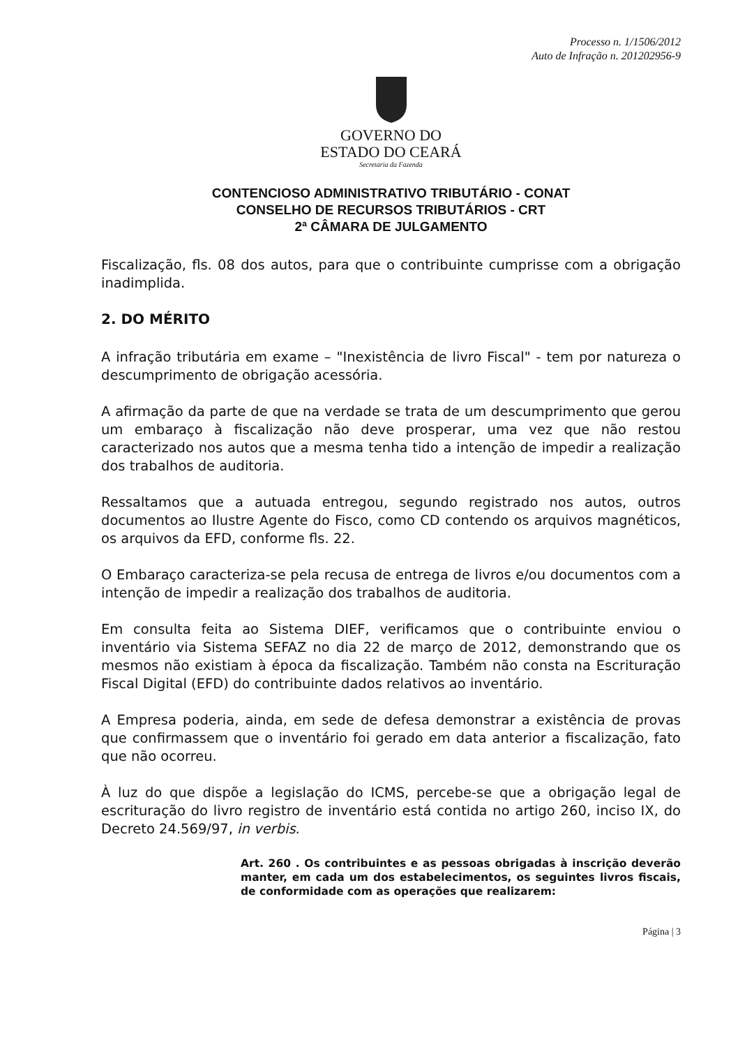Processo n. 1/1506/2012
Auto de Infração n. 201202956-9
GOVERNO DO
ESTADO DO CEARÁ
Secretaria da Fazenda
CONTENCIOSO ADMINISTRATIVO TRIBUTÁRIO - CONAT
CONSELHO DE RECURSOS TRIBUTÁRIOS - CRT
2ª CÂMARA DE JULGAMENTO
Fiscalização, fls. 08 dos autos, para que o contribuinte cumprisse com a obrigação inadimplida.
2. DO MÉRITO
A infração tributária em exame – "Inexistência de livro Fiscal" - tem por natureza o descumprimento de obrigação acessória.
A afirmação da parte de que na verdade se trata de um descumprimento que gerou um embaraço à fiscalização não deve prosperar, uma vez que não restou caracterizado nos autos que a mesma tenha tido a intenção de impedir a realização dos trabalhos de auditoria.
Ressaltamos que a autuada entregou, segundo registrado nos autos, outros documentos ao Ilustre Agente do Fisco, como CD contendo os arquivos magnéticos, os arquivos da EFD, conforme fls. 22.
O Embaraço caracteriza-se pela recusa de entrega de livros e/ou documentos com a intenção de impedir a realização dos trabalhos de auditoria.
Em consulta feita ao Sistema DIEF, verificamos que o contribuinte enviou o inventário via Sistema SEFAZ no dia 22 de março de 2012, demonstrando que os mesmos não existiam à época da fiscalização. Também não consta na Escrituração Fiscal Digital (EFD) do contribuinte dados relativos ao inventário.
A Empresa poderia, ainda, em sede de defesa demonstrar a existência de provas que confirmassem que o inventário foi gerado em data anterior a fiscalização, fato que não ocorreu.
À luz do que dispõe a legislação do ICMS, percebe-se que a obrigação legal de escrituração do livro registro de inventário está contida no artigo 260, inciso IX, do Decreto 24.569/97, in verbis.
Art. 260 . Os contribuintes e as pessoas obrigadas à inscrição deverão manter, em cada um dos estabelecimentos, os seguintes livros fiscais, de conformidade com as operações que realizarem:
Página | 3